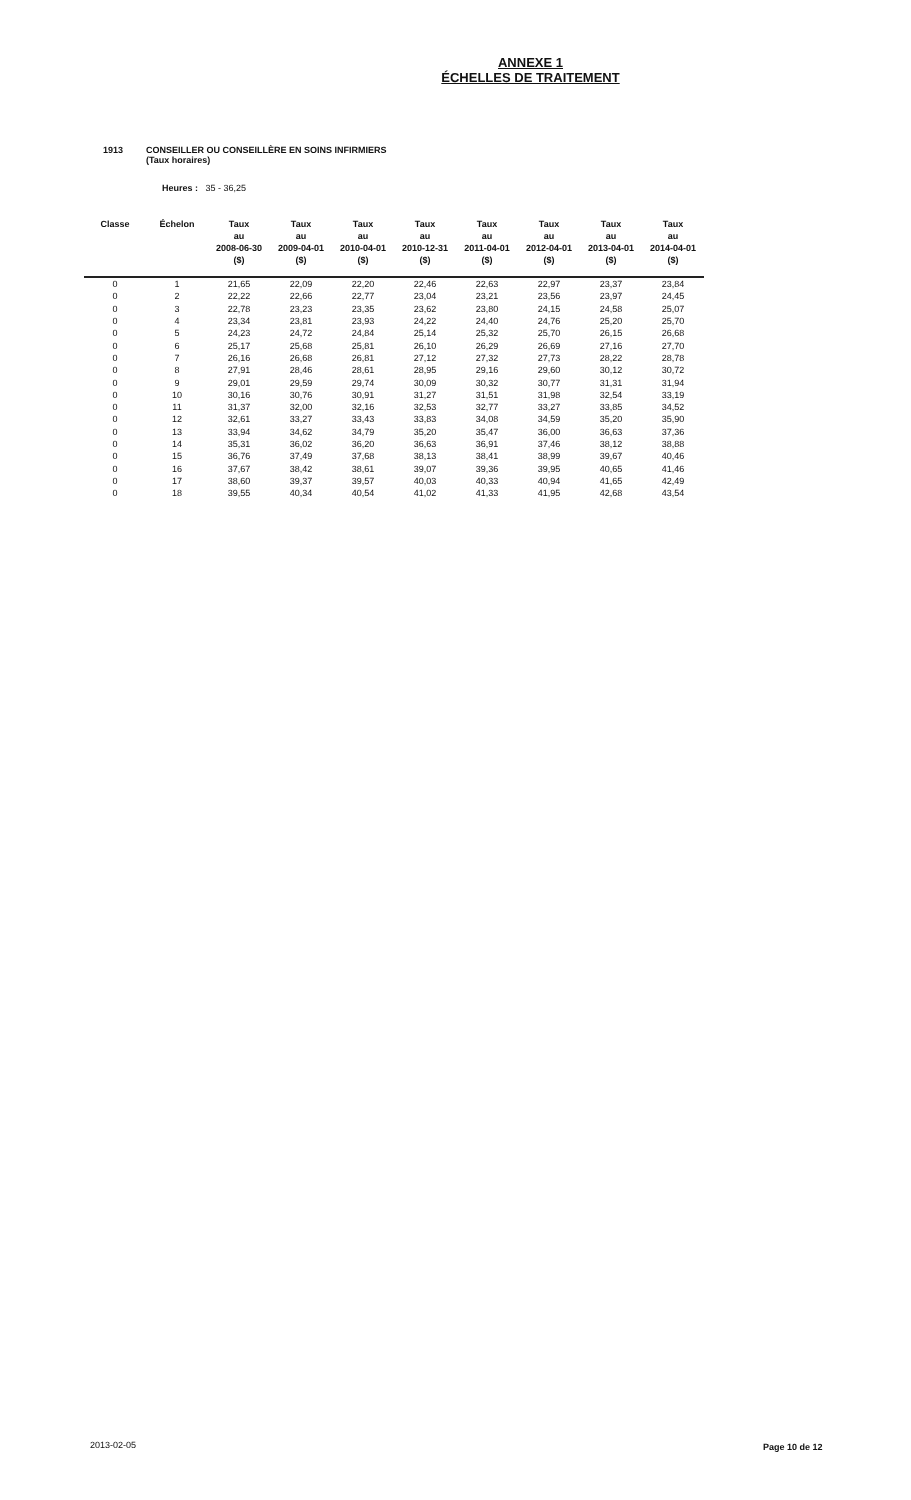ANNEXE 1
ÉCHELLES DE TRAITEMENT
1913 CONSEILLER OU CONSEILLÈRE EN SOINS INFIRMIERS
(Taux horaires)
Heures : 35 - 36,25
| Classe | Échelon | Taux au 2008-06-30 ($) | Taux au 2009-04-01 ($) | Taux au 2010-04-01 ($) | Taux au 2010-12-31 ($) | Taux au 2011-04-01 ($) | Taux au 2012-04-01 ($) | Taux au 2013-04-01 ($) | Taux au 2014-04-01 ($) |
| --- | --- | --- | --- | --- | --- | --- | --- | --- | --- |
| 0 | 1 | 21,65 | 22,09 | 22,20 | 22,46 | 22,63 | 22,97 | 23,37 | 23,84 |
| 0 | 2 | 22,22 | 22,66 | 22,77 | 23,04 | 23,21 | 23,56 | 23,97 | 24,45 |
| 0 | 3 | 22,78 | 23,23 | 23,35 | 23,62 | 23,80 | 24,15 | 24,58 | 25,07 |
| 0 | 4 | 23,34 | 23,81 | 23,93 | 24,22 | 24,40 | 24,76 | 25,20 | 25,70 |
| 0 | 5 | 24,23 | 24,72 | 24,84 | 25,14 | 25,32 | 25,70 | 26,15 | 26,68 |
| 0 | 6 | 25,17 | 25,68 | 25,81 | 26,10 | 26,29 | 26,69 | 27,16 | 27,70 |
| 0 | 7 | 26,16 | 26,68 | 26,81 | 27,12 | 27,32 | 27,73 | 28,22 | 28,78 |
| 0 | 8 | 27,91 | 28,46 | 28,61 | 28,95 | 29,16 | 29,60 | 30,12 | 30,72 |
| 0 | 9 | 29,01 | 29,59 | 29,74 | 30,09 | 30,32 | 30,77 | 31,31 | 31,94 |
| 0 | 10 | 30,16 | 30,76 | 30,91 | 31,27 | 31,51 | 31,98 | 32,54 | 33,19 |
| 0 | 11 | 31,37 | 32,00 | 32,16 | 32,53 | 32,77 | 33,27 | 33,85 | 34,52 |
| 0 | 12 | 32,61 | 33,27 | 33,43 | 33,83 | 34,08 | 34,59 | 35,20 | 35,90 |
| 0 | 13 | 33,94 | 34,62 | 34,79 | 35,20 | 35,47 | 36,00 | 36,63 | 37,36 |
| 0 | 14 | 35,31 | 36,02 | 36,20 | 36,63 | 36,91 | 37,46 | 38,12 | 38,88 |
| 0 | 15 | 36,76 | 37,49 | 37,68 | 38,13 | 38,41 | 38,99 | 39,67 | 40,46 |
| 0 | 16 | 37,67 | 38,42 | 38,61 | 39,07 | 39,36 | 39,95 | 40,65 | 41,46 |
| 0 | 17 | 38,60 | 39,37 | 39,57 | 40,03 | 40,33 | 40,94 | 41,65 | 42,49 |
| 0 | 18 | 39,55 | 40,34 | 40,54 | 41,02 | 41,33 | 41,95 | 42,68 | 43,54 |
2013-02-05 Page 10 de 12